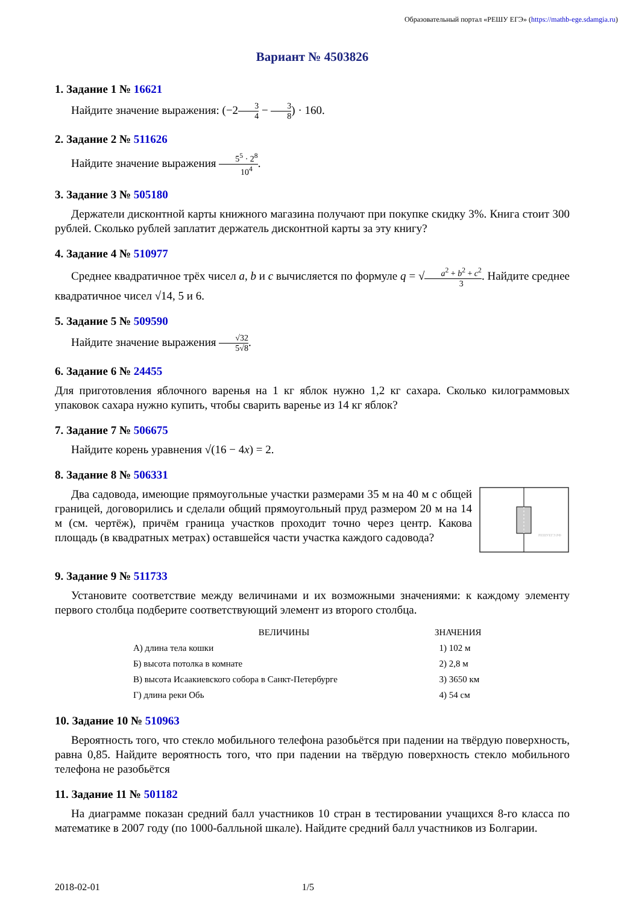Образовательный портал «РЕШУ ЕГЭ» (https://mathb-ege.sdamgia.ru)
Вариант № 4503826
1. Задание 1 № 16621
Найдите значение выражения: (−23 4 − 3 8) · 160.
2. Задание 2 № 511626
Найдите значение выражения 5<sup>5</sup> · 2<sup>8</sup> 10<sup>4</sup>.
3. Задание 3 № 505180
Держатели дисконтной карты книжного магазина получают при покупке скидку 3%. Книга стоит 300 рублей. Сколько рублей заплатит держатель дисконтной карты за эту книгу?
4. Задание 4 № 510977
Среднее квадратичное трёх чисел a, b и c вычисляется по формуле q = √a<sup>2</sup> + b<sup>2</sup> + c<sup>2</sup> 3. Найдите среднее квадратичное чисел √14, 5 и 6.
5. Задание 5 № 509590
Найдите значение выражения √32 5√8.
6. Задание 6 № 24455
Для приготовления яблочного варенья на 1 кг яблок нужно 1,2 кг сахара. Сколько килограммовых упаковок сахара нужно купить, чтобы сварить варенье из 14 кг яблок?
7. Задание 7 № 506675
Найдите корень уравнения √(16 − 4x) = 2.
8. Задание 8 № 506331
Два садовода, имеющие прямоугольные участки размерами 35 м на 40 м с общей границей, договорились и сделали общий прямоугольный пруд размером 20 м на 14 м (см. чертёж), причём граница участков проходит точно через центр. Какова площадь (в квадратных метрах) оставшейся части участка каждого садовода?
РЕШУЕГЭ.РФ
9. Задание 9 № 511733
Установите соответствие между величинами и их возможными значениями: к каждому элементу первого столбца подберите соответствующий элемент из второго столбца.
| ВЕЛИЧИНЫ | ЗНАЧЕНИЯ |
| --- | --- |
| А) длина тела кошки | 1) 102 м |
| Б) высота потолка в комнате | 2) 2,8 м |
| В) высота Исаакиевского собора в Санкт-Петербурге | 3) 3650 км |
| Г) длина реки Обь | 4) 54 см |
10. Задание 10 № 510963
Вероятность того, что стекло мобильного телефона разобьётся при падении на твёрдую поверхность, равна 0,85. Найдите вероятность того, что при падении на твёрдую поверхность стекло мобильного телефона не разобьётся
11. Задание 11 № 501182
На диаграмме показан средний балл участников 10 стран в тестировании учащихся 8-го класса по математике в 2007 году (по 1000-балльной шкале). Найдите средний балл участников из Болгарии.
2018-02-01 1/5